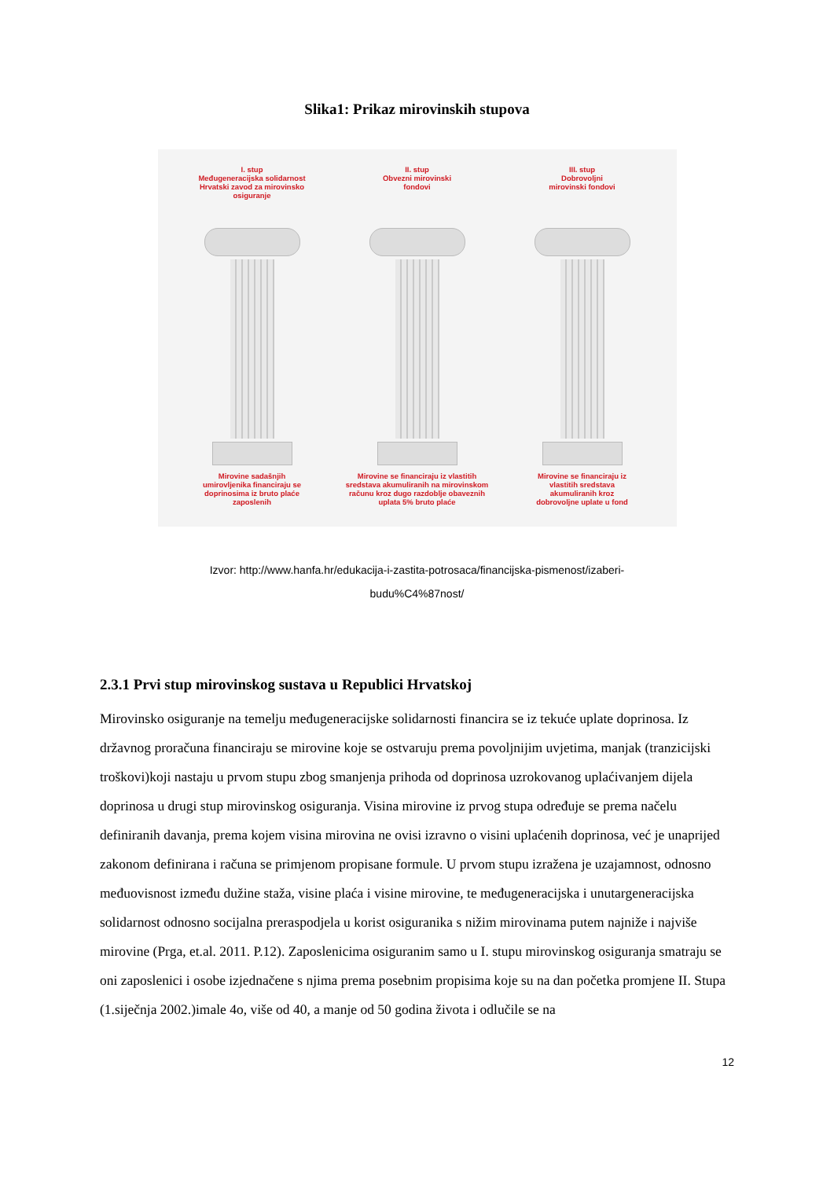Slika1: Prikaz mirovinskih stupova
I. stup
Međugeneracijska solidarnost
Hrvatski zavod za mirovinsko
osiguranje
Mirovine sadašnjih
umirovljenika financiraju se
doprinosima iz bruto plaće
zaposlenih
II. stup
Obvezni mirovinski
fondovi
Mirovine se financiraju iz vlastitih
sredstava akumuliranih na mirovinskom
računu kroz dugo razdoblje obaveznih
uplata 5% bruto plaće
III. stup
Dobrovoljni
mirovinski fondovi
Mirovine se financiraju iz
vlastitih sredstava
akumuliranih kroz
dobrovoljne uplate u fond
Izvor: http://www.hanfa.hr/edukacija-i-zastita-potrosaca/financijska-pismenost/izaberi-
budu%C4%87nost/
2.3.1 Prvi stup mirovinskog sustava u Republici Hrvatskoj
Mirovinsko osiguranje na temelju međugeneracijske solidarnosti financira se iz tekuće uplate doprinosa. Iz državnog proračuna financiraju se mirovine koje se ostvaruju prema povoljnijim uvjetima, manjak (tranzicijski troškovi)koji nastaju u prvom stupu zbog smanjenja prihoda od doprinosa uzrokovanog uplaćivanjem dijela doprinosa u drugi stup mirovinskog osiguranja. Visina mirovine iz prvog stupa određuje se prema načelu definiranih davanja, prema kojem visina mirovina ne ovisi izravno o visini uplaćenih doprinosa, već je unaprijed zakonom definirana i računa se primjenom propisane formule. U prvom stupu izražena je uzajamnost, odnosno međuovisnost između dužine staža, visine plaća i visine mirovine, te međugeneracijska i unutargeneracijska solidarnost odnosno socijalna preraspodjela u korist osiguranika s nižim mirovinama putem najniže i najviše mirovine (Prga, et.al. 2011. P.12). Zaposlenicima osiguranim samo u I. stupu mirovinskog osiguranja smatraju se oni zaposlenici i osobe izjednačene s njima prema posebnim propisima koje su na dan početka promjene II. Stupa (1.siječnja 2002.)imale 4o, više od 40, a manje od 50 godina života i odlučile se na
12